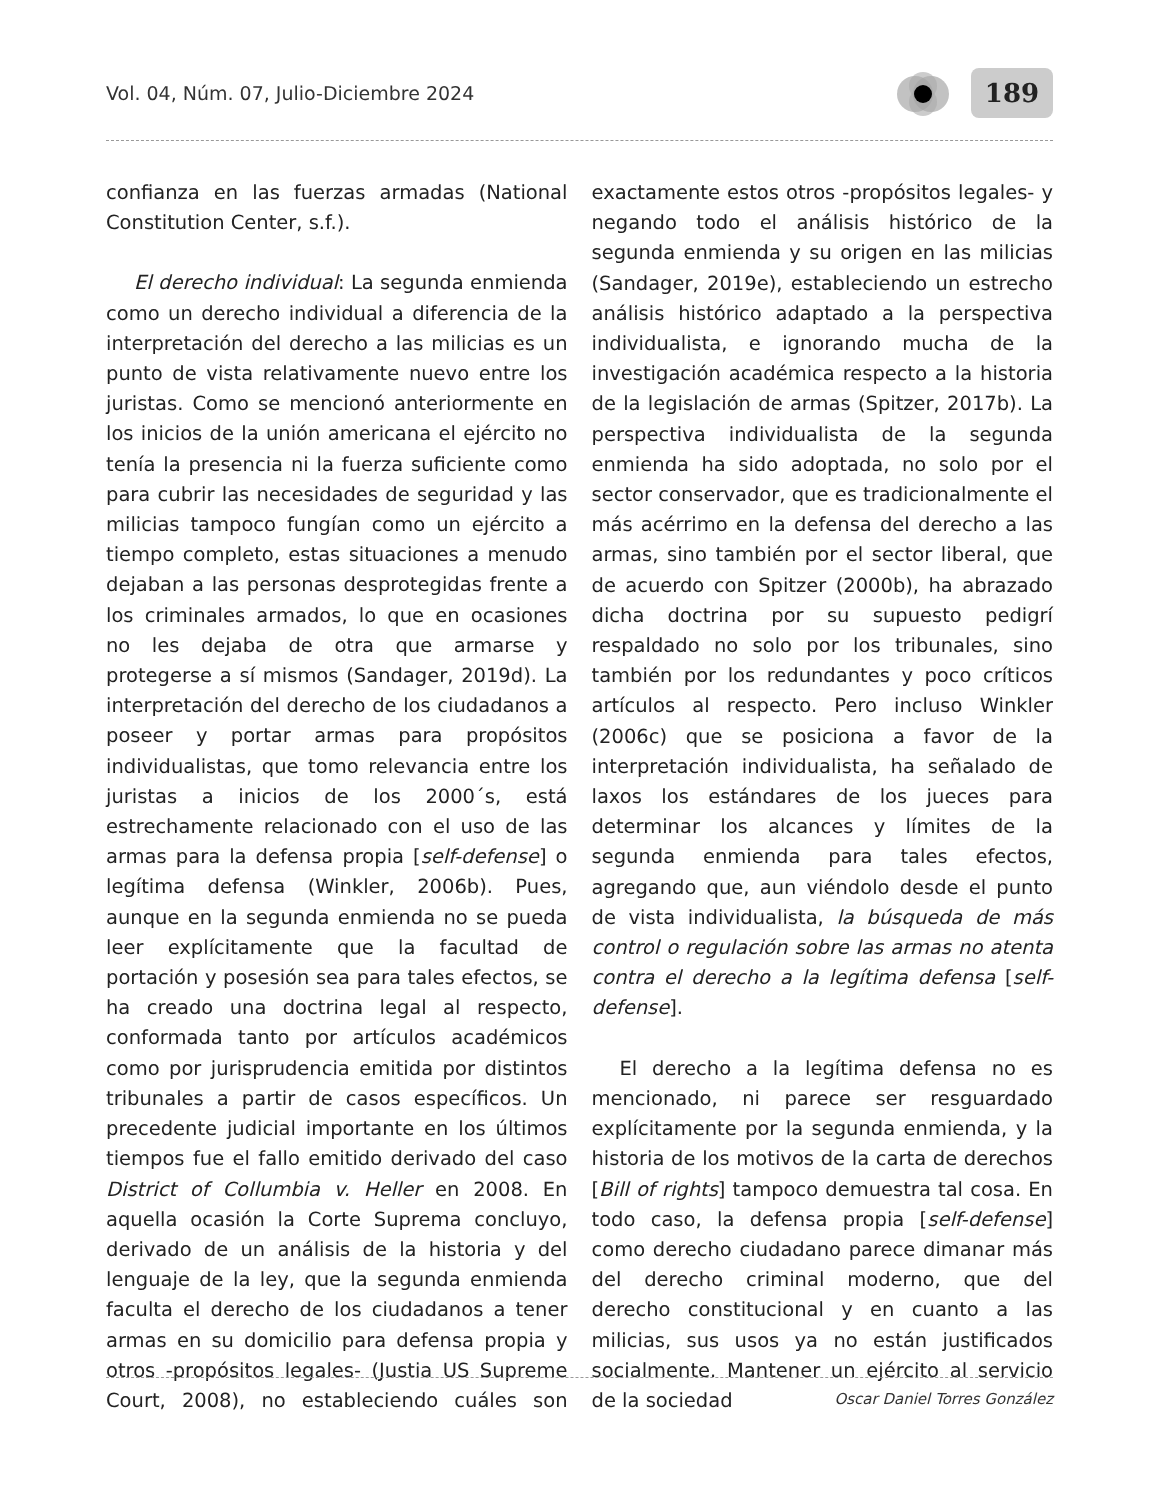Vol. 04, Núm. 07, Julio-Diciembre 2024
189
confianza en las fuerzas armadas (National Constitution Center, s.f.).
El derecho individual: La segunda enmienda como un derecho individual a diferencia de la interpretación del derecho a las milicias es un punto de vista relativamente nuevo entre los juristas. Como se mencionó anteriormente en los inicios de la unión americana el ejército no tenía la presencia ni la fuerza suficiente como para cubrir las necesidades de seguridad y las milicias tampoco fungían como un ejército a tiempo completo, estas situaciones a menudo dejaban a las personas desprotegidas frente a los criminales armados, lo que en ocasiones no les dejaba de otra que armarse y protegerse a sí mismos (Sandager, 2019d). La interpretación del derecho de los ciudadanos a poseer y portar armas para propósitos individualistas, que tomo relevancia entre los juristas a inicios de los 2000´s, está estrechamente relacionado con el uso de las armas para la defensa propia [self-defense] o legítima defensa (Winkler, 2006b). Pues, aunque en la segunda enmienda no se pueda leer explícitamente que la facultad de portación y posesión sea para tales efectos, se ha creado una doctrina legal al respecto, conformada tanto por artículos académicos como por jurisprudencia emitida por distintos tribunales a partir de casos específicos. Un precedente judicial importante en los últimos tiempos fue el fallo emitido derivado del caso District of Collumbia v. Heller en 2008. En aquella ocasión la Corte Suprema concluyo, derivado de un análisis de la historia y del lenguaje de la ley, que la segunda enmienda faculta el derecho de los ciudadanos a tener armas en su domicilio para defensa propia y otros -propósitos legales- (Justia US Supreme Court, 2008), no estableciendo cuáles son exactamente estos otros -propósitos legales- y negando todo el análisis histórico de la segunda enmienda y su origen en las milicias (Sandager, 2019e), estableciendo un estrecho análisis histórico adaptado a la perspectiva individualista, e ignorando mucha de la investigación académica respecto a la historia de la legislación de armas (Spitzer, 2017b). La perspectiva individualista de la segunda enmienda ha sido adoptada, no solo por el sector conservador, que es tradicionalmente el más acérrimo en la defensa del derecho a las armas, sino también por el sector liberal, que de acuerdo con Spitzer (2000b), ha abrazado dicha doctrina por su supuesto pedigrí respaldado no solo por los tribunales, sino también por los redundantes y poco críticos artículos al respecto. Pero incluso Winkler (2006c) que se posiciona a favor de la interpretación individualista, ha señalado de laxos los estándares de los jueces para determinar los alcances y límites de la segunda enmienda para tales efectos, agregando que, aun viéndolo desde el punto de vista individualista, la búsqueda de más control o regulación sobre las armas no atenta contra el derecho a la legítima defensa [self-defense].
El derecho a la legítima defensa no es mencionado, ni parece ser resguardado explícitamente por la segunda enmienda, y la historia de los motivos de la carta de derechos [Bill of rights] tampoco demuestra tal cosa. En todo caso, la defensa propia [self-defense] como derecho ciudadano parece dimanar más del derecho criminal moderno, que del derecho constitucional y en cuanto a las milicias, sus usos ya no están justificados socialmente. Mantener un ejército al servicio de la sociedad
Oscar Daniel Torres González